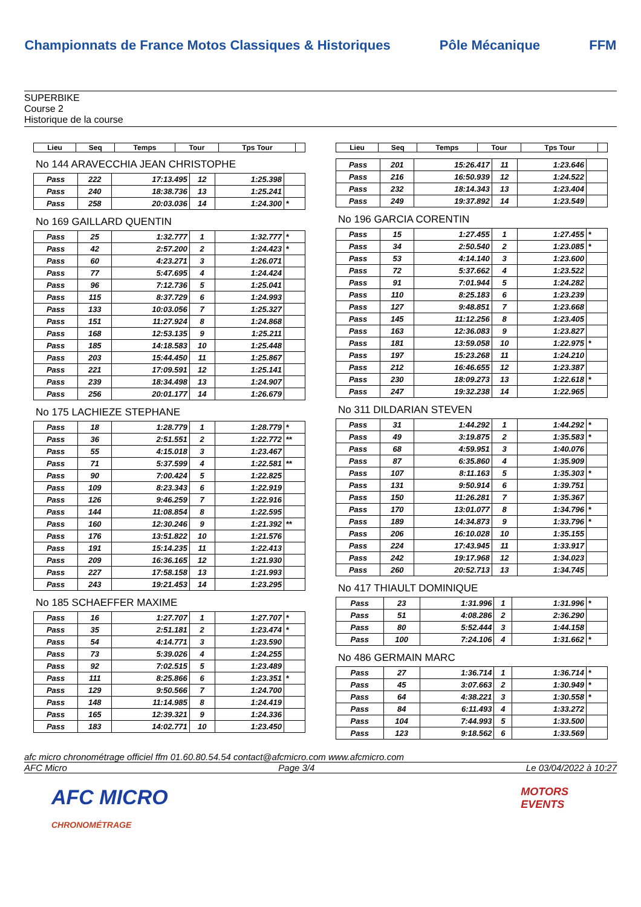Championnats de France Motos Classiques & Historiques Pôle Mécanique FFM
SUPERBIKE
Course 2
Historique de la course
| Lieu | Seq | Temps | Tour | Tps Tour | |
| --- | --- | --- | --- | --- | --- |
No 144 ARAVECCHIA JEAN CHRISTOPHE
| Pass | 222 | 17:13.495 | 12 | 1:25.398 | |
| Pass | 240 | 18:38.736 | 13 | 1:25.241 | |
| Pass | 258 | 20:03.036 | 14 | 1:24.300 | * |
No 169 GAILLARD QUENTIN
| Pass | 25 | 1:32.777 | 1 | 1:32.777 | * |
| Pass | 42 | 2:57.200 | 2 | 1:24.423 | * |
| Pass | 60 | 4:23.271 | 3 | 1:26.071 | |
| Pass | 77 | 5:47.695 | 4 | 1:24.424 | |
| Pass | 96 | 7:12.736 | 5 | 1:25.041 | |
| Pass | 115 | 8:37.729 | 6 | 1:24.993 | |
| Pass | 133 | 10:03.056 | 7 | 1:25.327 | |
| Pass | 151 | 11:27.924 | 8 | 1:24.868 | |
| Pass | 168 | 12:53.135 | 9 | 1:25.211 | |
| Pass | 185 | 14:18.583 | 10 | 1:25.448 | |
| Pass | 203 | 15:44.450 | 11 | 1:25.867 | |
| Pass | 221 | 17:09.591 | 12 | 1:25.141 | |
| Pass | 239 | 18:34.498 | 13 | 1:24.907 | |
| Pass | 256 | 20:01.177 | 14 | 1:26.679 | |
No 175 LACHIEZE STEPHANE
| Pass | 18 | 1:28.779 | 1 | 1:28.779 | * |
| Pass | 36 | 2:51.551 | 2 | 1:22.772 | ** |
| Pass | 55 | 4:15.018 | 3 | 1:23.467 | |
| Pass | 71 | 5:37.599 | 4 | 1:22.581 | ** |
| Pass | 90 | 7:00.424 | 5 | 1:22.825 | |
| Pass | 109 | 8:23.343 | 6 | 1:22.919 | |
| Pass | 126 | 9:46.259 | 7 | 1:22.916 | |
| Pass | 144 | 11:08.854 | 8 | 1:22.595 | |
| Pass | 160 | 12:30.246 | 9 | 1:21.392 | ** |
| Pass | 176 | 13:51.822 | 10 | 1:21.576 | |
| Pass | 191 | 15:14.235 | 11 | 1:22.413 | |
| Pass | 209 | 16:36.165 | 12 | 1:21.930 | |
| Pass | 227 | 17:58.158 | 13 | 1:21.993 | |
| Pass | 243 | 19:21.453 | 14 | 1:23.295 | |
No 185 SCHAEFFER MAXIME
| Pass | 16 | 1:27.707 | 1 | 1:27.707 | * |
| Pass | 35 | 2:51.181 | 2 | 1:23.474 | * |
| Pass | 54 | 4:14.771 | 3 | 1:23.590 | |
| Pass | 73 | 5:39.026 | 4 | 1:24.255 | |
| Pass | 92 | 7:02.515 | 5 | 1:23.489 | |
| Pass | 111 | 8:25.866 | 6 | 1:23.351 | * |
| Pass | 129 | 9:50.566 | 7 | 1:24.700 | |
| Pass | 148 | 11:14.985 | 8 | 1:24.419 | |
| Pass | 165 | 12:39.321 | 9 | 1:24.336 | |
| Pass | 183 | 14:02.771 | 10 | 1:23.450 | |
| Lieu | Seq | Temps | Tour | Tps Tour | |
| --- | --- | --- | --- | --- | --- |
| Pass | 201 | 15:26.417 | 11 | 1:23.646 | |
| Pass | 216 | 16:50.939 | 12 | 1:24.522 | |
| Pass | 232 | 18:14.343 | 13 | 1:23.404 | |
| Pass | 249 | 19:37.892 | 14 | 1:23.549 | |
No 196 GARCIA CORENTIN
| Pass | 15 | 1:27.455 | 1 | 1:27.455 | * |
| Pass | 34 | 2:50.540 | 2 | 1:23.085 | * |
| Pass | 53 | 4:14.140 | 3 | 1:23.600 | |
| Pass | 72 | 5:37.662 | 4 | 1:23.522 | |
| Pass | 91 | 7:01.944 | 5 | 1:24.282 | |
| Pass | 110 | 8:25.183 | 6 | 1:23.239 | |
| Pass | 127 | 9:48.851 | 7 | 1:23.668 | |
| Pass | 145 | 11:12.256 | 8 | 1:23.405 | |
| Pass | 163 | 12:36.083 | 9 | 1:23.827 | |
| Pass | 181 | 13:59.058 | 10 | 1:22.975 | * |
| Pass | 197 | 15:23.268 | 11 | 1:24.210 | |
| Pass | 212 | 16:46.655 | 12 | 1:23.387 | |
| Pass | 230 | 18:09.273 | 13 | 1:22.618 | * |
| Pass | 247 | 19:32.238 | 14 | 1:22.965 | |
No 311 DILDARIAN STEVEN
| Pass | 31 | 1:44.292 | 1 | 1:44.292 | * |
| Pass | 49 | 3:19.875 | 2 | 1:35.583 | * |
| Pass | 68 | 4:59.951 | 3 | 1:40.076 | |
| Pass | 87 | 6:35.860 | 4 | 1:35.909 | |
| Pass | 107 | 8:11.163 | 5 | 1:35.303 | * |
| Pass | 131 | 9:50.914 | 6 | 1:39.751 | |
| Pass | 150 | 11:26.281 | 7 | 1:35.367 | |
| Pass | 170 | 13:01.077 | 8 | 1:34.796 | * |
| Pass | 189 | 14:34.873 | 9 | 1:33.796 | * |
| Pass | 206 | 16:10.028 | 10 | 1:35.155 | |
| Pass | 224 | 17:43.945 | 11 | 1:33.917 | |
| Pass | 242 | 19:17.968 | 12 | 1:34.023 | |
| Pass | 260 | 20:52.713 | 13 | 1:34.745 | |
No 417 THIAULT DOMINIQUE
| Pass | 23 | 1:31.996 | 1 | 1:31.996 | * |
| Pass | 51 | 4:08.286 | 2 | 2:36.290 | |
| Pass | 80 | 5:52.444 | 3 | 1:44.158 | |
| Pass | 100 | 7:24.106 | 4 | 1:31.662 | * |
No 486 GERMAIN MARC
| Pass | 27 | 1:36.714 | 1 | 1:36.714 | * |
| Pass | 45 | 3:07.663 | 2 | 1:30.949 | * |
| Pass | 64 | 4:38.221 | 3 | 1:30.558 | * |
| Pass | 84 | 6:11.493 | 4 | 1:33.272 | |
| Pass | 104 | 7:44.993 | 5 | 1:33.500 | |
| Pass | 123 | 9:18.562 | 6 | 1:33.569 | |
afc micro chronométrage officiel ffm 01.60.80.54.54 contact@afcmicro.com www.afcmicro.com
AFC Micro Page 3/4 Le 03/04/2022 à 10:27
AFC MICRO
CHRONOMÉTRAGE MOTORS
EVENTS